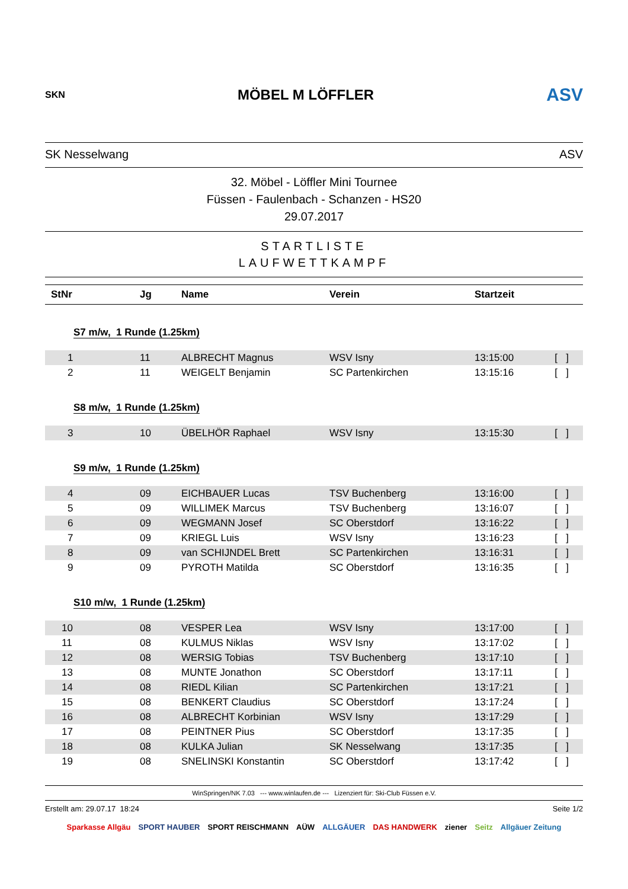SKN
MÖBEL M LÖFFLER
ASV
SK Nesselwang ASV
32. Möbel - Löffler Mini Tournee
Füssen - Faulenbach - Schanzen - HS20
29.07.2017
STARTLISTE
LAUFWETTKAMPF
| StNr | Jg | Name | Verein | Startzeit | |
| --- | --- | --- | --- | --- | --- |
| S7 m/w, 1 Runde (1.25km) | | | | | |
| 1 | 11 | ALBRECHT Magnus | WSV Isny | 13:15:00 | [ ] |
| 2 | 11 | WEIGELT Benjamin | SC Partenkirchen | 13:15:16 | [ ] |
| S8 m/w, 1 Runde (1.25km) | | | | | |
| 3 | 10 | ÜBELHÖR Raphael | WSV Isny | 13:15:30 | [ ] |
| S9 m/w, 1 Runde (1.25km) | | | | | |
| 4 | 09 | EICHBAUER Lucas | TSV Buchenberg | 13:16:00 | [ ] |
| 5 | 09 | WILLIMEK Marcus | TSV Buchenberg | 13:16:07 | [ ] |
| 6 | 09 | WEGMANN Josef | SC Oberstdorf | 13:16:22 | [ ] |
| 7 | 09 | KRIEGL Luis | WSV Isny | 13:16:23 | [ ] |
| 8 | 09 | van SCHIJNDEL Brett | SC Partenkirchen | 13:16:31 | [ ] |
| 9 | 09 | PYROTH Matilda | SC Oberstdorf | 13:16:35 | [ ] |
| S10 m/w, 1 Runde (1.25km) | | | | | |
| 10 | 08 | VESPER Lea | WSV Isny | 13:17:00 | [ ] |
| 11 | 08 | KULMUS Niklas | WSV Isny | 13:17:02 | [ ] |
| 12 | 08 | WERSIG Tobias | TSV Buchenberg | 13:17:10 | [ ] |
| 13 | 08 | MUNTE Jonathon | SC Oberstdorf | 13:17:11 | [ ] |
| 14 | 08 | RIEDL Kilian | SC Partenkirchen | 13:17:21 | [ ] |
| 15 | 08 | BENKERT Claudius | SC Oberstdorf | 13:17:24 | [ ] |
| 16 | 08 | ALBRECHT Korbinian | WSV Isny | 13:17:29 | [ ] |
| 17 | 08 | PEINTNER Pius | SC Oberstdorf | 13:17:35 | [ ] |
| 18 | 08 | KULKA Julian | SK Nesselwang | 13:17:35 | [ ] |
| 19 | 08 | SNELINSKI Konstantin | SC Oberstdorf | 13:17:42 | [ ] |
WinSpringen/NK 7.03 --- www.winlaufen.de --- Lizenziert für: Ski-Club Füssen e.V.
Erstellt am: 29.07.17 18:24 Seite 1/2
Sparkasse Allgäu SPORT HAUBER SPORT REISCHMANN AÜW ALLGÄUER DAS HANDWERK ziener Seitz Allgäuer Zeitung